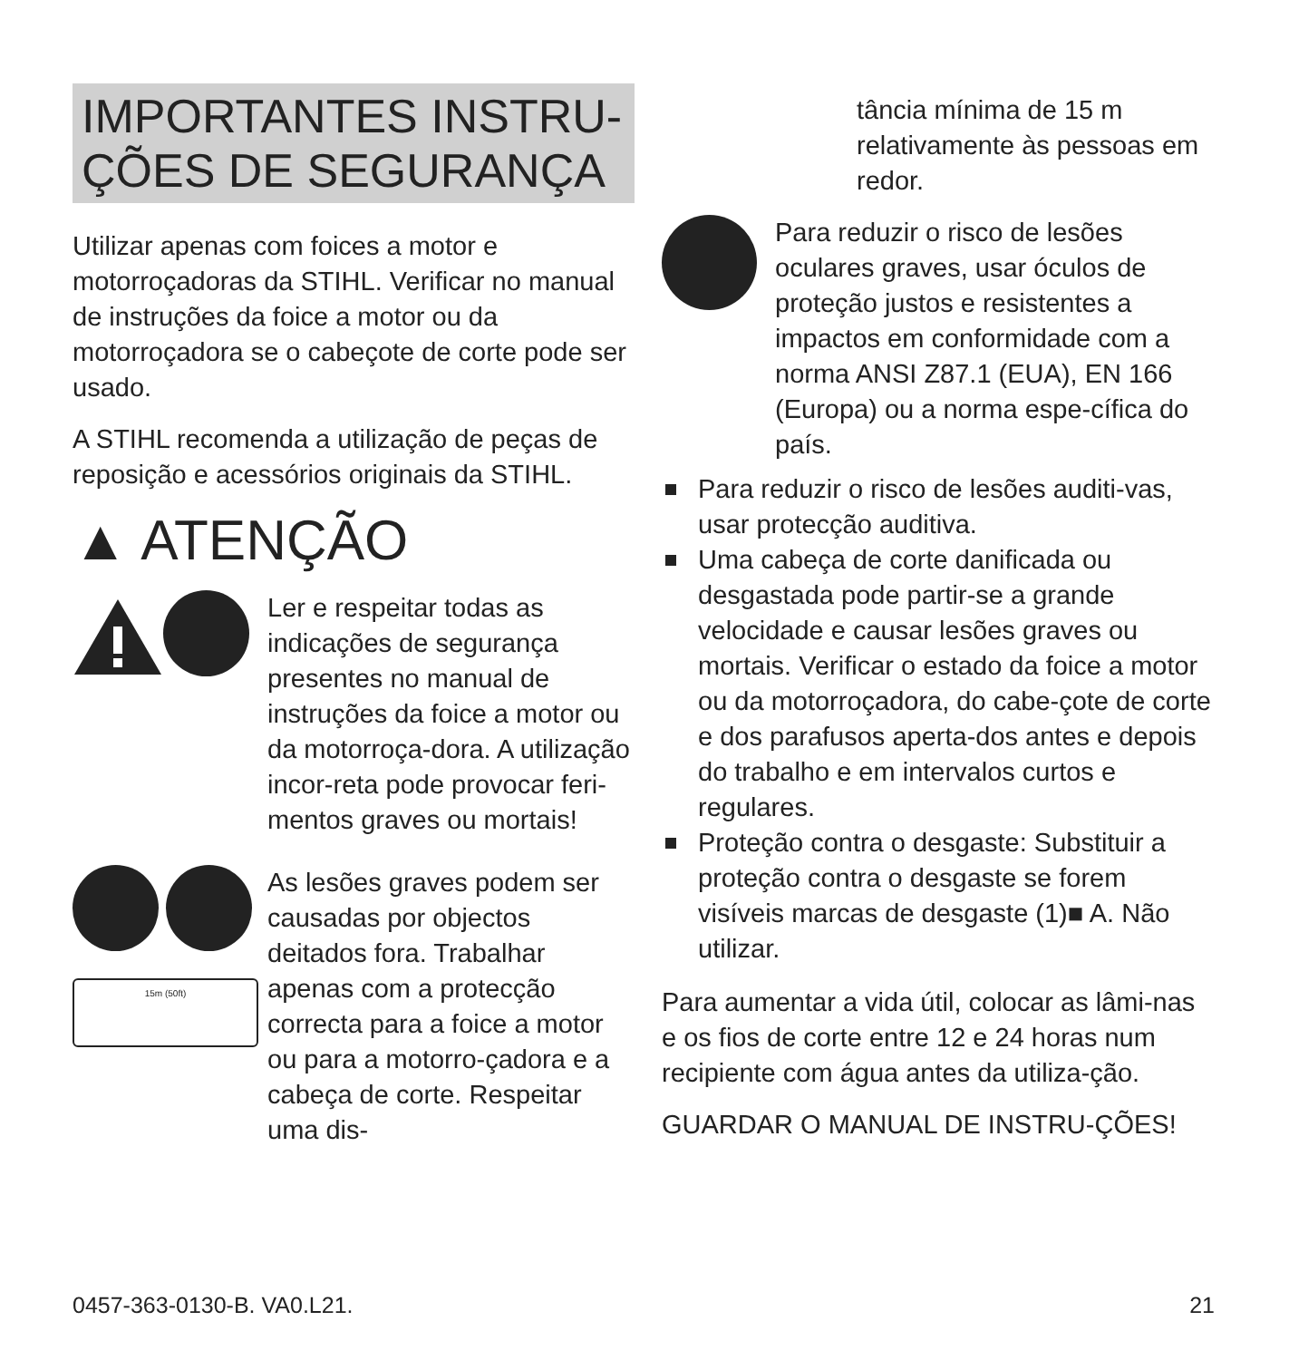IMPORTANTES INSTRU-
ÇÕES DE SEGURANÇA
Utilizar apenas com foices a motor e motorroçadoras da STIHL. Verificar no manual de instruções da foice a motor ou da motorroçadora se o cabeçote de corte pode ser usado.
A STIHL recomenda a utilização de peças de reposição e acessórios originais da STIHL.
▲ ATENÇÃO
Ler e respeitar todas as indicações de segurança presentes no manual de instruções da foice a motor ou da motorroça-dora. A utilização incor-reta pode provocar feri-mentos graves ou mortais!
15m (50ft)
As lesões graves podem ser causadas por objectos deitados fora. Trabalhar apenas com a protecção correcta para a foice a motor ou para a motorro-çadora e a cabeça de corte. Respeitar uma dis-
tância mínima de 15 m relativamente às pessoas em redor.
Para reduzir o risco de lesões oculares graves, usar óculos de proteção justos e resistentes a impactos em conformidade com a norma ANSI Z87.1 (EUA), EN 166 (Europa) ou a norma espe-cífica do país.
Para reduzir o risco de lesões auditi-vas, usar protecção auditiva.
Uma cabeça de corte danificada ou desgastada pode partir-se a grande velocidade e causar lesões graves ou mortais. Verificar o estado da foice a motor ou da motorroçadora, do cabe-çote de corte e dos parafusos aperta-dos antes e depois do trabalho e em intervalos curtos e regulares.
Proteção contra o desgaste: Substituir a proteção contra o desgaste se forem visíveis marcas de desgaste (1)■ A. Não utilizar.
Para aumentar a vida útil, colocar as lâmi-nas e os fios de corte entre 12 e 24 horas num recipiente com água antes da utiliza-ção.
GUARDAR O MANUAL DE INSTRU-ÇÕES!
0457-363-0130-B. VA0.L21. 21